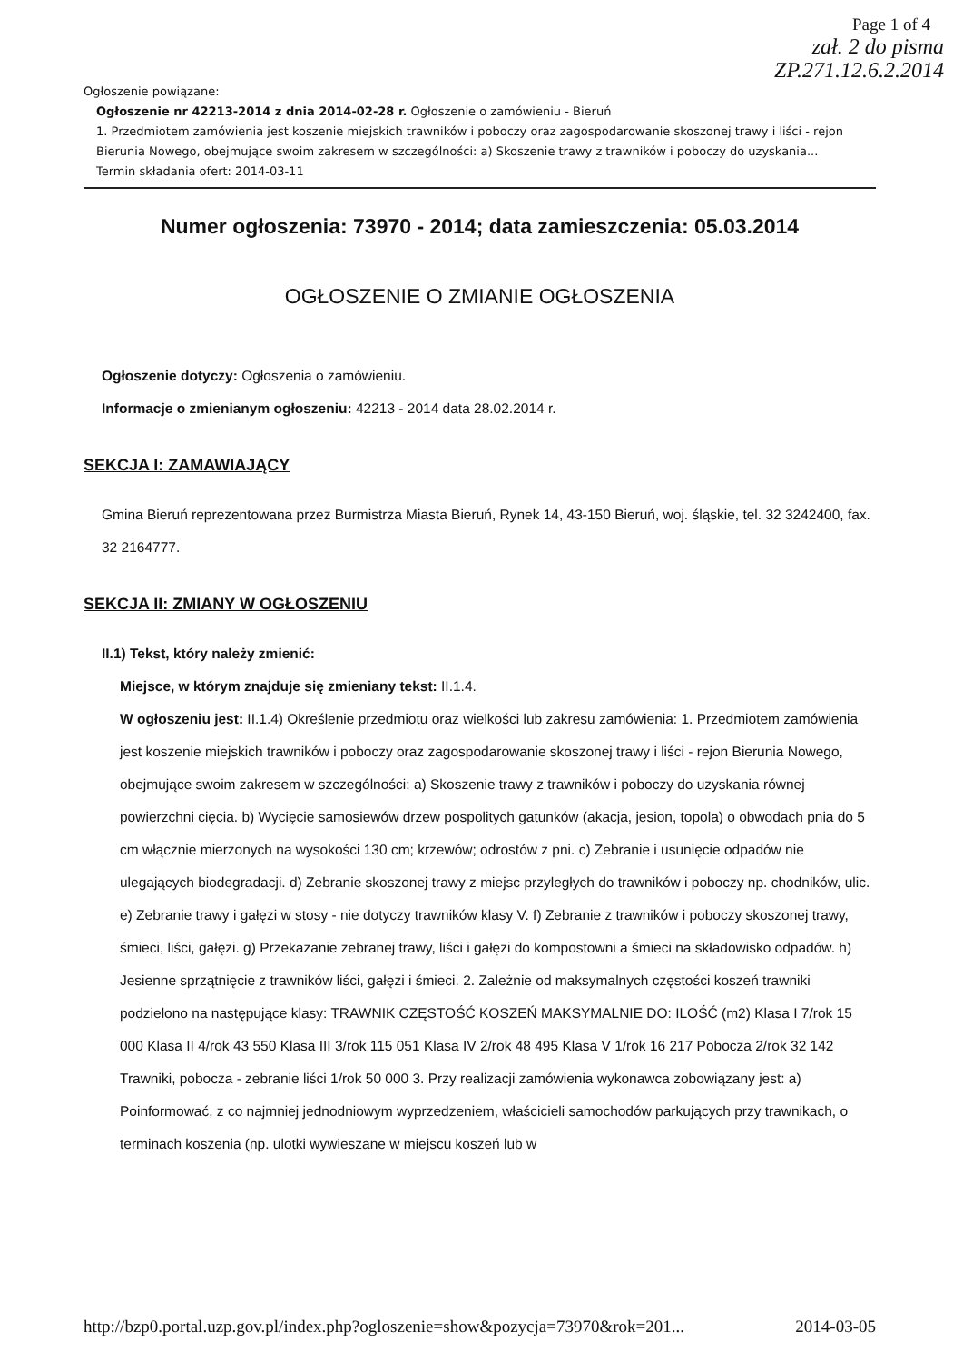Page 1 of 4
zał. 2 do pisma
ZP.271.12.6.2.2014
Ogłoszenie powiązane:
Ogłoszenie nr 42213-2014 z dnia 2014-02-28 r. Ogłoszenie o zamówieniu - Bieruń
1. Przedmiotem zamówienia jest koszenie miejskich trawników i poboczy oraz zagospodarowanie skoszonej trawy i liści - rejon Bierunia Nowego, obejmujące swoim zakresem w szczególności: a) Skoszenie trawy z trawników i poboczy do uzyskania...
Termin składania ofert: 2014-03-11
Numer ogłoszenia: 73970 - 2014; data zamieszczenia: 05.03.2014
OGŁOSZENIE O ZMIANIE OGŁOSZENIA
Ogłoszenie dotyczy: Ogłoszenia o zamówieniu.
Informacje o zmienianym ogłoszeniu: 42213 - 2014 data 28.02.2014 r.
SEKCJA I: ZAMAWIAJĄCY
Gmina Bieruń reprezentowana przez Burmistrza Miasta Bieruń, Rynek 14, 43-150 Bieruń, woj. śląskie, tel. 32 3242400, fax. 32 2164777.
SEKCJA II: ZMIANY W OGŁOSZENIU
II.1) Tekst, który należy zmienić:
Miejsce, w którym znajduje się zmieniany tekst: II.1.4.
W ogłoszeniu jest: II.1.4) Określenie przedmiotu oraz wielkości lub zakresu zamówienia: 1. Przedmiotem zamówienia jest koszenie miejskich trawników i poboczy oraz zagospodarowanie skoszonej trawy i liści - rejon Bierunia Nowego, obejmujące swoim zakresem w szczególności: a) Skoszenie trawy z trawników i poboczy do uzyskania równej powierzchni cięcia. b) Wycięcie samosiewów drzew pospolitych gatunków (akacja, jesion, topola) o obwodach pnia do 5 cm włącznie mierzonych na wysokości 130 cm; krzewów; odrostów z pni. c) Zebranie i usunięcie odpadów nie ulegających biodegradacji. d) Zebranie skoszonej trawy z miejsc przyległych do trawników i poboczy np. chodników, ulic. e) Zebranie trawy i gałęzi w stosy - nie dotyczy trawników klasy V. f) Zebranie z trawników i poboczy skoszonej trawy, śmieci, liści, gałęzi. g) Przekazanie zebranej trawy, liści i gałęzi do kompostowni a śmieci na składowisko odpadów. h) Jesienne sprzątnięcie z trawników liści, gałęzi i śmieci. 2. Zależnie od maksymalnych częstości koszeń trawniki podzielono na następujące klasy: TRAWNIK CZĘSTOŚĆ KOSZEŃ MAKSYMALNIE DO: ILOŚĆ (m2) Klasa I 7/rok 15 000 Klasa II 4/rok 43 550 Klasa III 3/rok 115 051 Klasa IV 2/rok 48 495 Klasa V 1/rok 16 217 Pobocza 2/rok 32 142 Trawniki, pobocza - zebranie liści 1/rok 50 000 3. Przy realizacji zamówienia wykonawca zobowiązany jest: a) Poinformować, z co najmniej jednodniowym wyprzedzeniem, właścicieli samochodów parkujących przy trawnikach, o terminach koszenia (np. ulotki wywieszane w miejscu koszeń lub w
http://bzp0.portal.uzp.gov.pl/index.php?ogloszenie=show&pozycja=73970&rok=201... 2014-03-05